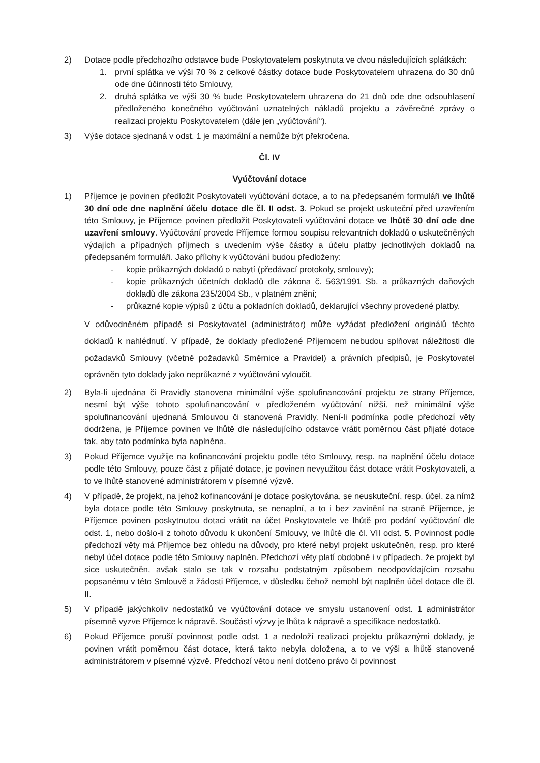2) Dotace podle předchozího odstavce bude Poskytovatelem poskytnuta ve dvou následujících splátkách:
1. první splátka ve výši 70 % z celkové částky dotace bude Poskytovatelem uhrazena do 30 dnů ode dne účinnosti této Smlouvy,
2. druhá splátka ve výši 30 % bude Poskytovatelem uhrazena do 21 dnů ode dne odsouhlasení předloženého konečného vyúčtování uznatelných nákladů projektu a závěrečné zprávy o realizaci projektu Poskytovatelem (dále jen „vyúčtování“).
3) Výše dotace sjednaná v odst. 1 je maximální a nemůže být překročena.
Čl. IV
Vyúčtování dotace
1) Příjemce je povinen předložit Poskytovateli vyúčtování dotace, a to na předepsaném formuláři ve lhůtě 30 dní ode dne naplnění účelu dotace dle čl. II odst. 3. Pokud se projekt uskuteční před uzavřením této Smlouvy, je Příjemce povinen předložit Poskytovateli vyúčtování dotace ve lhůtě 30 dní ode dne uzavření smlouvy. Vyúčtování provede Příjemce formou soupisu relevantních dokladů o uskutečněných výdajích a případných příjmech s uvedením výše částky a účelu platby jednotlivých dokladů na předepsaném formuláři. Jako přílohy k vyúčtování budou předloženy:
- kopie průkazných dokladů o nabytí (předávací protokoly, smlouvy);
- kopie průkazných účetních dokladů dle zákona č. 563/1991 Sb. a průkazných daňových dokladů dle zákona 235/2004 Sb., v platném znění;
- průkazné kopie výpisů z účtu a pokladních dokladů, deklarující všechny provedené platby.
V odůvodněném případě si Poskytovatel (administrátor) může vyžádat předložení originálů těchto dokladů k nahlédnutí. V případě, že doklady předložené Příjemcem nebudou splňovat náležitosti dle požadavků Smlouvy (včetně požadavků Směrnice a Pravidel) a právních předpisů, je Poskytovatel oprávněn tyto doklady jako neprůkazné z vyúčtování vyloučit.
2) Byla-li ujednána či Pravidly stanovena minimální výše spolufinancování projektu ze strany Příjemce, nesmí být výše tohoto spolufinancování v předloženém vyúčtování nižší, než minimální výše spolufinancování ujednaná Smlouvou či stanovená Pravidly. Není-li podmínka podle předchozí věty dodržena, je Příjemce povinen ve lhůtě dle následujícího odstavce vrátit poměrnou část přijaté dotace tak, aby tato podmínka byla naplněna.
3) Pokud Příjemce využije na kofinancování projektu podle této Smlouvy, resp. na naplnění účelu dotace podle této Smlouvy, pouze část z přijaté dotace, je povinen nevyužitou část dotace vrátit Poskytovateli, a to ve lhůtě stanovené administrátorem v písemné výzvě.
4) V případě, že projekt, na jehož kofinancování je dotace poskytována, se neuskuteční, resp. účel, za nímž byla dotace podle této Smlouvy poskytnuta, se nenaplní, a to i bez zavinění na straně Příjemce, je Příjemce povinen poskytnutou dotaci vrátit na účet Poskytovatele ve lhůtě pro podání vyúčtování dle odst. 1, nebo došlo-li z tohoto důvodu k ukončení Smlouvy, ve lhůtě dle čl. VII odst. 5. Povinnost podle předchozí věty má Příjemce bez ohledu na důvody, pro které nebyl projekt uskutečněn, resp. pro které nebyl účel dotace podle této Smlouvy naplněn. Předchozí věty platí obdobně i v případech, že projekt byl sice uskutečněn, avšak stalo se tak v rozsahu podstatným způsobem neodpovídajícím rozsahu popsanému v této Smlouvě a žádosti Příjemce, v důsledku čehož nemohl být naplněn účel dotace dle čl. II.
5) V případě jakýchkoliv nedostatků ve vyúčtování dotace ve smyslu ustanovení odst. 1 administrátor písemně vyzve Příjemce k nápravě. Součástí výzvy je lhůta k nápravě a specifikace nedostatků.
6) Pokud Příjemce poruší povinnost podle odst. 1 a nedoloží realizaci projektu průkaznými doklady, je povinen vrátit poměrnou část dotace, která takto nebyla doložena, a to ve výši a lhůtě stanovené administrátorem v písemné výzvě. Předchozí větou není dotčeno právo či povinnost